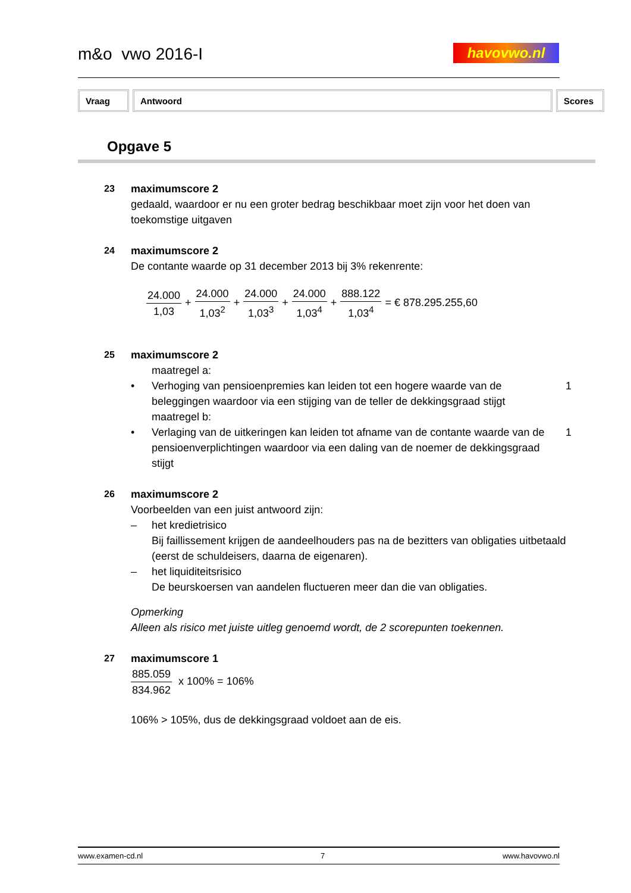m&o vwo 2016-I havovwo.nl
| Vraag | Antwoord | Scores |
| --- | --- | --- |
Opgave 5
23 maximumscore 2
gedaald, waardoor er nu een groter bedrag beschikbaar moet zijn voor het doen van toekomstige uitgaven
24 maximumscore 2
De contante waarde op 31 december 2013 bij 3% rekenrente:
24.000 1,03 + 24.000 1,03<sup>2</sup> + 24.000 1,03<sup>3</sup> + 24.000 1,03<sup>4</sup> + 888.122 1,03<sup>4</sup> = € 878.295.255,60
25 maximumscore 2
maatregel a:
• Verhoging van pensioenpremies kan leiden tot een hogere waarde van de beleggingen waardoor via een stijging van de teller de dekkingsgraad stijgt
1
maatregel b:
• Verlaging van de uitkeringen kan leiden tot afname van de contante waarde van de pensioenverplichtingen waardoor via een daling van de noemer de dekkingsgraad stijgt
1
26 maximumscore 2
Voorbeelden van een juist antwoord zijn:
– het kredietrisico
Bij faillissement krijgen de aandeelhouders pas na de bezitters van obligaties uitbetaald (eerst de schuldeisers, daarna de eigenaren).
– het liquiditeitsrisico
De beurskoersen van aandelen fluctueren meer dan die van obligaties.
Opmerking
Alleen als risico met juiste uitleg genoemd wordt, de 2 scorepunten toekennen.
27 maximumscore 1
885.059 834.962 x 100% = 106%
106% > 105%, dus de dekkingsgraad voldoet aan de eis.
www.examen-cd.nl 7 www.havovwo.nl